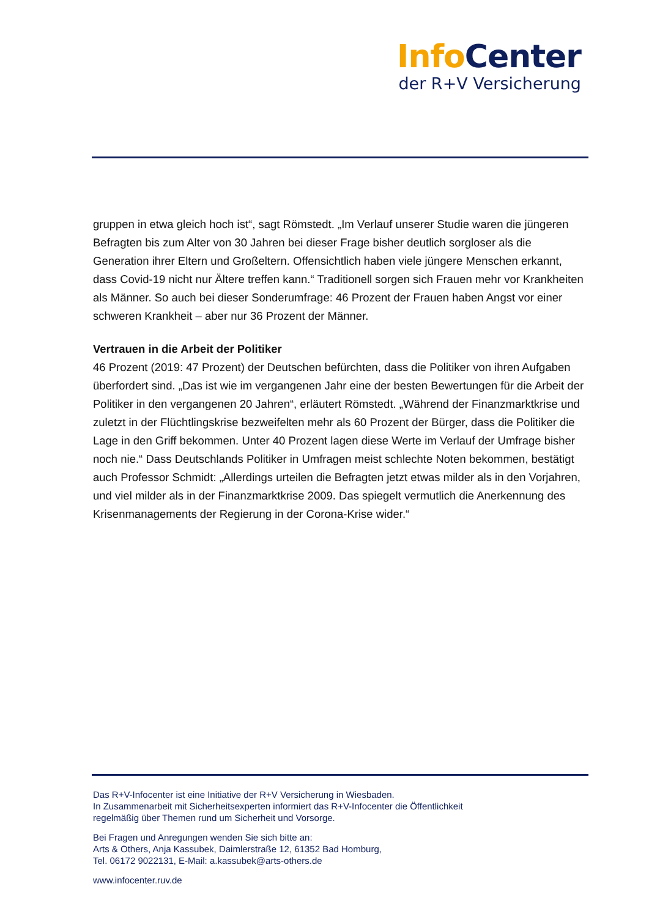Info Center
der R+V Versicherung
gruppen in etwa gleich hoch ist“, sagt Römstedt. „Im Verlauf unserer Studie waren die jüngeren Befragten bis zum Alter von 30 Jahren bei dieser Frage bisher deutlich sorgloser als die Generation ihrer Eltern und Großeltern. Offensichtlich haben viele jüngere Menschen erkannt, dass Covid-19 nicht nur Ältere treffen kann.“ Traditionell sorgen sich Frauen mehr vor Krankheiten als Männer. So auch bei dieser Sonderumfrage: 46 Prozent der Frauen haben Angst vor einer schweren Krankheit – aber nur 36 Prozent der Männer.
Vertrauen in die Arbeit der Politiker
46 Prozent (2019: 47 Prozent) der Deutschen befürchten, dass die Politiker von ihren Aufgaben überfordert sind. „Das ist wie im vergangenen Jahr eine der besten Bewertungen für die Arbeit der Politiker in den vergangenen 20 Jahren“, erläutert Römstedt. „Während der Finanzmarktkrise und zuletzt in der Flüchtlingskrise bezweifelten mehr als 60 Prozent der Bürger, dass die Politiker die Lage in den Griff bekommen. Unter 40 Prozent lagen diese Werte im Verlauf der Umfrage bisher noch nie.“ Dass Deutschlands Politiker in Umfragen meist schlechte Noten bekommen, bestätigt auch Professor Schmidt: „Allerdings urteilen die Befragten jetzt etwas milder als in den Vorjahren, und viel milder als in der Finanzmarktkrise 2009. Das spiegelt vermutlich die Anerkennung des Krisenmanagements der Regierung in der Corona-Krise wider.“
Das R+V-Infocenter ist eine Initiative der R+V Versicherung in Wiesbaden.
In Zusammenarbeit mit Sicherheitsexperten informiert das R+V-Infocenter die Öffentlichkeit
regelmäßig über Themen rund um Sicherheit und Vorsorge.
Bei Fragen und Anregungen wenden Sie sich bitte an:
Arts & Others, Anja Kassubek, Daimlerstraße 12, 61352 Bad Homburg,
Tel. 06172 9022131, E-Mail: a.kassubek@arts-others.de
www.infocenter.ruv.de